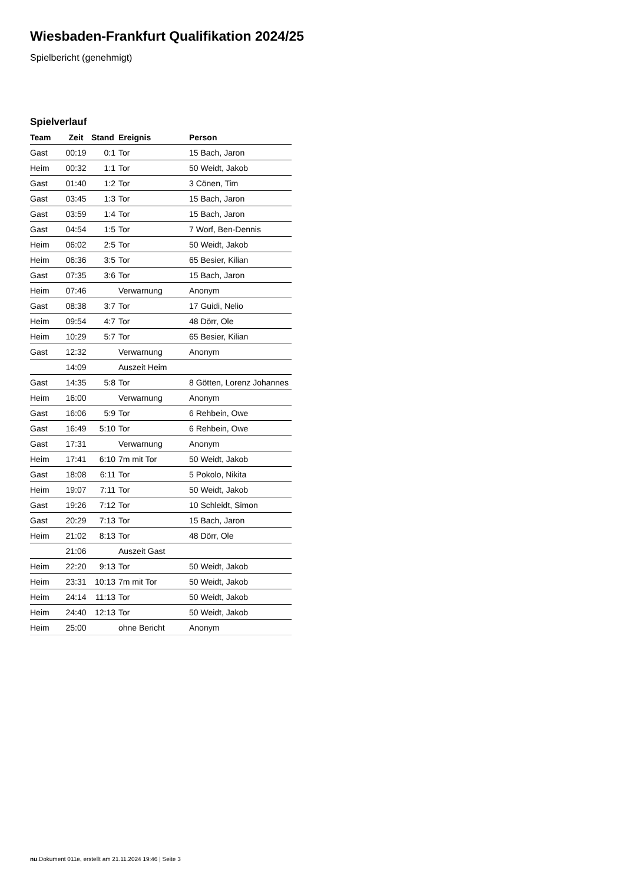Wiesbaden-Frankfurt Qualifikation 2024/25
Spielbericht (genehmigt)
Spielverlauf
| Team | Zeit | Stand | Ereignis | Person |
| --- | --- | --- | --- | --- |
| Gast | 00:19 | 0:1 | Tor | 15 Bach, Jaron |
| Heim | 00:32 | 1:1 | Tor | 50 Weidt, Jakob |
| Gast | 01:40 | 1:2 | Tor | 3 Cönen, Tim |
| Gast | 03:45 | 1:3 | Tor | 15 Bach, Jaron |
| Gast | 03:59 | 1:4 | Tor | 15 Bach, Jaron |
| Gast | 04:54 | 1:5 | Tor | 7 Worf, Ben-Dennis |
| Heim | 06:02 | 2:5 | Tor | 50 Weidt, Jakob |
| Heim | 06:36 | 3:5 | Tor | 65 Besier, Kilian |
| Gast | 07:35 | 3:6 | Tor | 15 Bach, Jaron |
| Heim | 07:46 | | Verwarnung | Anonym |
| Gast | 08:38 | 3:7 | Tor | 17 Guidi, Nelio |
| Heim | 09:54 | 4:7 | Tor | 48 Dörr, Ole |
| Heim | 10:29 | 5:7 | Tor | 65 Besier, Kilian |
| Gast | 12:32 | | Verwarnung | Anonym |
| | 14:09 | | Auszeit Heim | |
| Gast | 14:35 | 5:8 | Tor | 8 Götten, Lorenz Johannes |
| Heim | 16:00 | | Verwarnung | Anonym |
| Gast | 16:06 | 5:9 | Tor | 6 Rehbein, Owe |
| Gast | 16:49 | 5:10 | Tor | 6 Rehbein, Owe |
| Gast | 17:31 | | Verwarnung | Anonym |
| Heim | 17:41 | 6:10 | 7m mit Tor | 50 Weidt, Jakob |
| Gast | 18:08 | 6:11 | Tor | 5 Pokolo, Nikita |
| Heim | 19:07 | 7:11 | Tor | 50 Weidt, Jakob |
| Gast | 19:26 | 7:12 | Tor | 10 Schleidt, Simon |
| Gast | 20:29 | 7:13 | Tor | 15 Bach, Jaron |
| Heim | 21:02 | 8:13 | Tor | 48 Dörr, Ole |
| | 21:06 | | Auszeit Gast | |
| Heim | 22:20 | 9:13 | Tor | 50 Weidt, Jakob |
| Heim | 23:31 | 10:13 | 7m mit Tor | 50 Weidt, Jakob |
| Heim | 24:14 | 11:13 | Tor | 50 Weidt, Jakob |
| Heim | 24:40 | 12:13 | Tor | 50 Weidt, Jakob |
| Heim | 25:00 | | ohne Bericht | Anonym |
nu.Dokument 011e, erstellt am 21.11.2024 19:46 | Seite 3